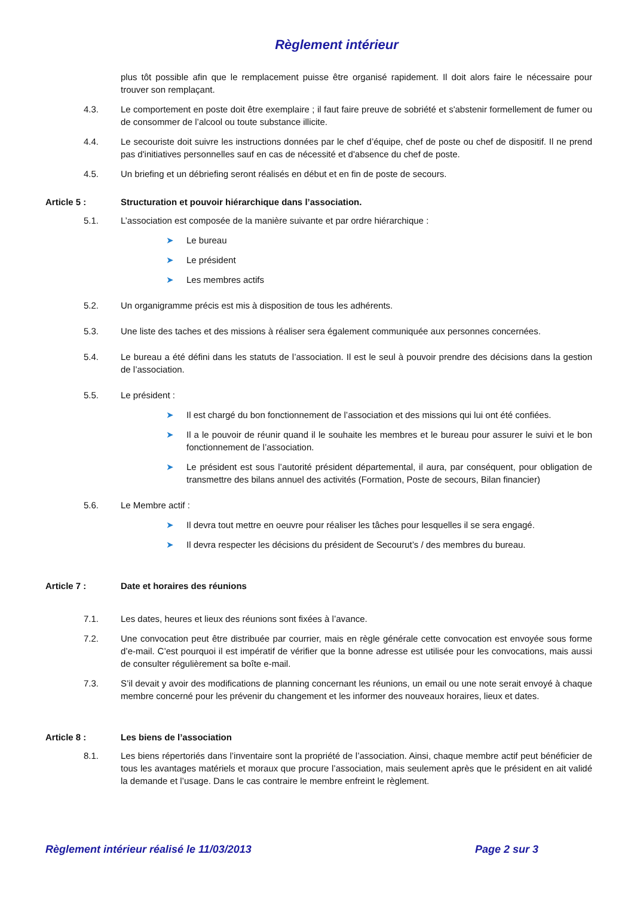Règlement intérieur
plus tôt possible afin que le remplacement puisse être organisé rapidement. Il doit alors faire le nécessaire pour trouver son remplaçant.
4.3. Le comportement en poste doit être exemplaire ; il faut faire preuve de sobriété et s'abstenir formellement de fumer ou de consommer de l’alcool ou toute substance illicite.
4.4. Le secouriste doit suivre les instructions données par le chef d’équipe, chef de poste ou chef de dispositif. Il ne prend pas d'initiatives personnelles sauf en cas de nécessité et d'absence du chef de poste.
4.5. Un briefing et un débriefing seront réalisés en début et en fin de poste de secours.
Article 5 : Structuration et pouvoir hiérarchique dans l’association.
5.1. L’association est composée de la manière suivante et par ordre hiérarchique :
➤ Le bureau
➤ Le président
➤ Les membres actifs
5.2. Un organigramme précis est mis à disposition de tous les adhérents.
5.3. Une liste des taches et des missions à réaliser sera également communiquée aux personnes concernées.
5.4. Le bureau a été défini dans les statuts de l’association. Il est le seul à pouvoir prendre des décisions dans la gestion de l’association.
5.5. Le président :
➤ Il est chargé du bon fonctionnement de l’association et des missions qui lui ont été confiées.
➤ Il a le pouvoir de réunir quand il le souhaite les membres et le bureau pour assurer le suivi et le bon fonctionnement de l’association.
➤ Le président est sous l’autorité président départemental, il aura, par conséquent, pour obligation de transmettre des bilans annuel des activités (Formation, Poste de secours, Bilan financier)
5.6. Le Membre actif :
➤ Il devra tout mettre en oeuvre pour réaliser les tâches pour lesquelles il se sera engagé.
➤ Il devra respecter les décisions du président de Secourut’s / des membres du bureau.
Article 7 : Date et horaires des réunions
7.1. Les dates, heures et lieux des réunions sont fixées à l’avance.
7.2. Une convocation peut être distribuée par courrier, mais en règle générale cette convocation est envoyée sous forme d’e-mail. C’est pourquoi il est impératif de vérifier que la bonne adresse est utilisée pour les convocations, mais aussi de consulter régulièrement sa boîte e-mail.
7.3. S’il devait y avoir des modifications de planning concernant les réunions, un email ou une note serait envoyé à chaque membre concerné pour les prévenir du changement et les informer des nouveaux horaires, lieux et dates.
Article 8 : Les biens de l’association
8.1. Les biens répertoriés dans l’inventaire sont la propriété de l’association. Ainsi, chaque membre actif peut bénéficier de tous les avantages matériels et moraux que procure l’association, mais seulement après que le président en ait validé la demande et l’usage. Dans le cas contraire le membre enfreint le règlement.
Règlement intérieur réalisé le 11/03/2013 Page 2 sur 3